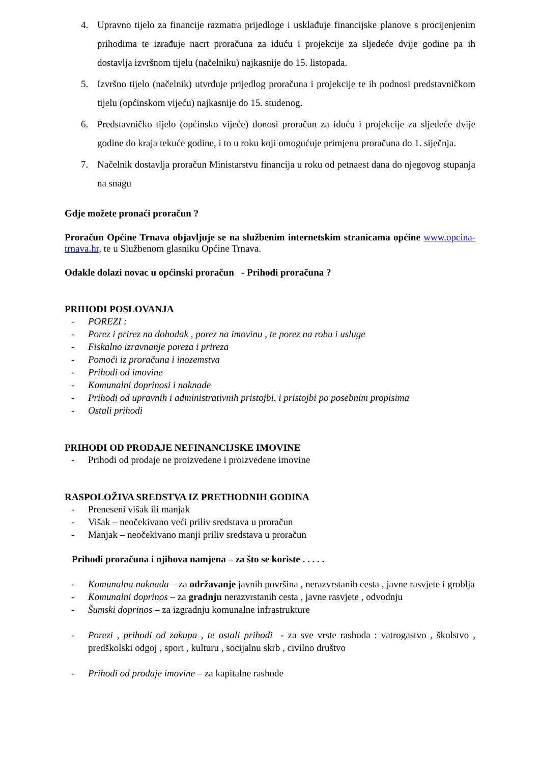4. Upravno tijelo za financije razmatra prijedloge i usklađuje financijske planove s procijenjenim prihodima te izrađuje nacrt proračuna za iduću i projekcije za sljedeće dvije godine pa ih dostavlja izvršnom tijelu (načelniku) najkasnije do 15. listopada.
5. Izvršno tijelo (načelnik) utvrđuje prijedlog proračuna i projekcije te ih podnosi predstavničkom tijelu (općinskom vijeću) najkasnije do 15. studenog.
6. Predstavničko tijelo (općinsko vijeće) donosi proračun za iduću i projekcije za sljedeće dvije godine do kraja tekuće godine, i to u roku koji omogućuje primjenu proračuna do 1. siječnja.
7. Načelnik dostavlja proračun Ministarstvu financija u roku od petnaest dana do njegovog stupanja na snagu
Gdje možete pronaći proračun ?
Proračun Općine Trnava objavljuje se na službenim internetskim stranicama općine www.opcina-trnava.hr, te u Službenom glasniku Općine Trnava.
Odakle dolazi novac u općinski proračun - Prihodi proračuna ?
PRIHODI POSLOVANJA
- POREZI :
- Porez i prirez na dohodak , porez na imovinu , te porez na robu i usluge
- Fiskalno izravnanje poreza i prireza
- Pomoći iz proračuna i inozemstva
- Prihodi od imovine
- Komunalni doprinosi i naknade
- Prihodi od upravnih i administrativnih pristojbi, i pristojbi po posebnim propisima
- Ostali prihodi
PRIHODI OD PRODAJE NEFINANCIJSKE IMOVINE
- Prihodi od prodaje ne proizvedene i proizvedene imovine
RASPOLOŽIVA SREDSTVA IZ PRETHODNIH GODINA
- Preneseni višak ili manjak
- Višak – neočekivano veći priliv sredstava u proračun
- Manjak – neočekivano manji priliv sredstava u proračun
Prihodi proračuna i njihova namjena – za što se koriste . . . . .
- Komunalna naknada – za održavanje javnih površina , nerazvrstanih cesta , javne rasvjete i groblja
- Komunalni doprinos – za gradnju nerazvrstanih cesta , javne rasvjete , odvodnju
- Šumski doprinos – za izgradnju komunalne infrastrukture
- Porezi , prihodi od zakupa , te ostali prihodi - za sve vrste rashoda : vatrogastvo , školstvo , predškolski odgoj , sport , kulturu , socijalnu skrb , civilno društvo
- Prihodi od prodaje imovine – za kapitalne rashode